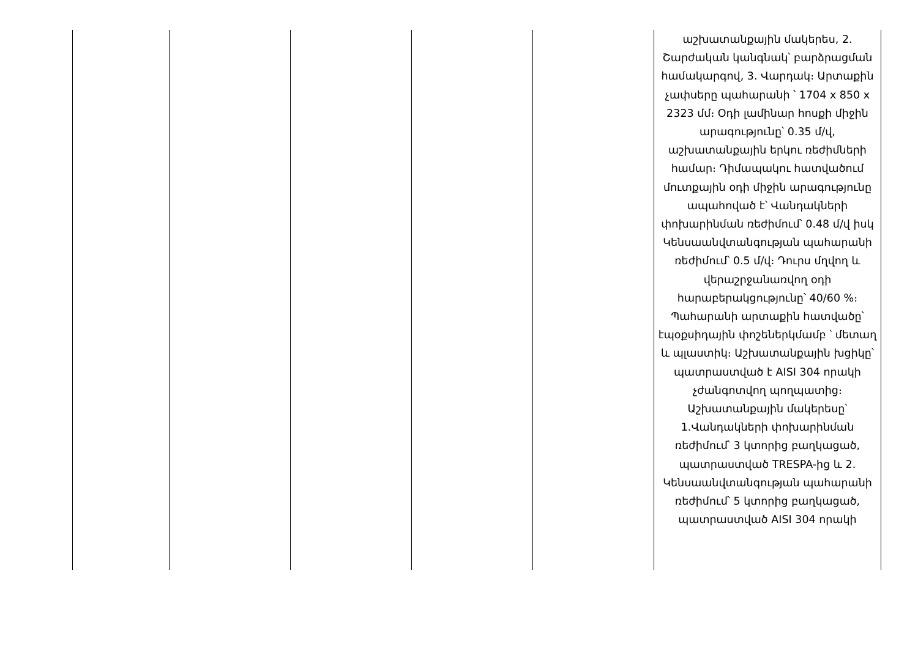| | | | | | աշխատանքային մակերես, 2. Շարժական կանգնակ՝ բարձրացման համակարգով, 3. Վարդակ։ Արտաքին չափսերը պահարանի ՝ 1704 x 850 x 2323 մմ։ Օդի լամինար հոսքի միջին արագությունը՝ 0.35 մ/վ, աշխատանքային երկու ռեժիմների համար։ Դիմապակու հատվածում մուտքային օդի միջին արագությունը ապահոված է՝ Վանդակների փոխարինման ռեժիմում՝ 0.48 մ/վ իսկ Կենսաանվտանգության պահարանի ռեժիմում՝ 0.5 մ/վ։ Դուրս մղվող և վերաշրջանառվող օդի հարաբերակցությունը՝ 40/60 %։ Պահարանի արտաքին հատվածը՝ էպօքսիդային փոշեներկմամբ ՝ մետաղ և պլաստիկ։ Աշխատանքային խցիկը՝ պատրաստված է AISI 304 որակի չժանգոտվող պողպատից։ Աշխատանքային մակերեսը՝ 1.Վանդակների փոխարինման ռեժիմում՝ 3 կտորից բաղկացած, պատրաստված TRESPA-ից և 2. Կենսաանվտանգության պահարանի ռեժիմում՝ 5 կտորից բաղկացած, պատրաստված AISI 304 որակի |